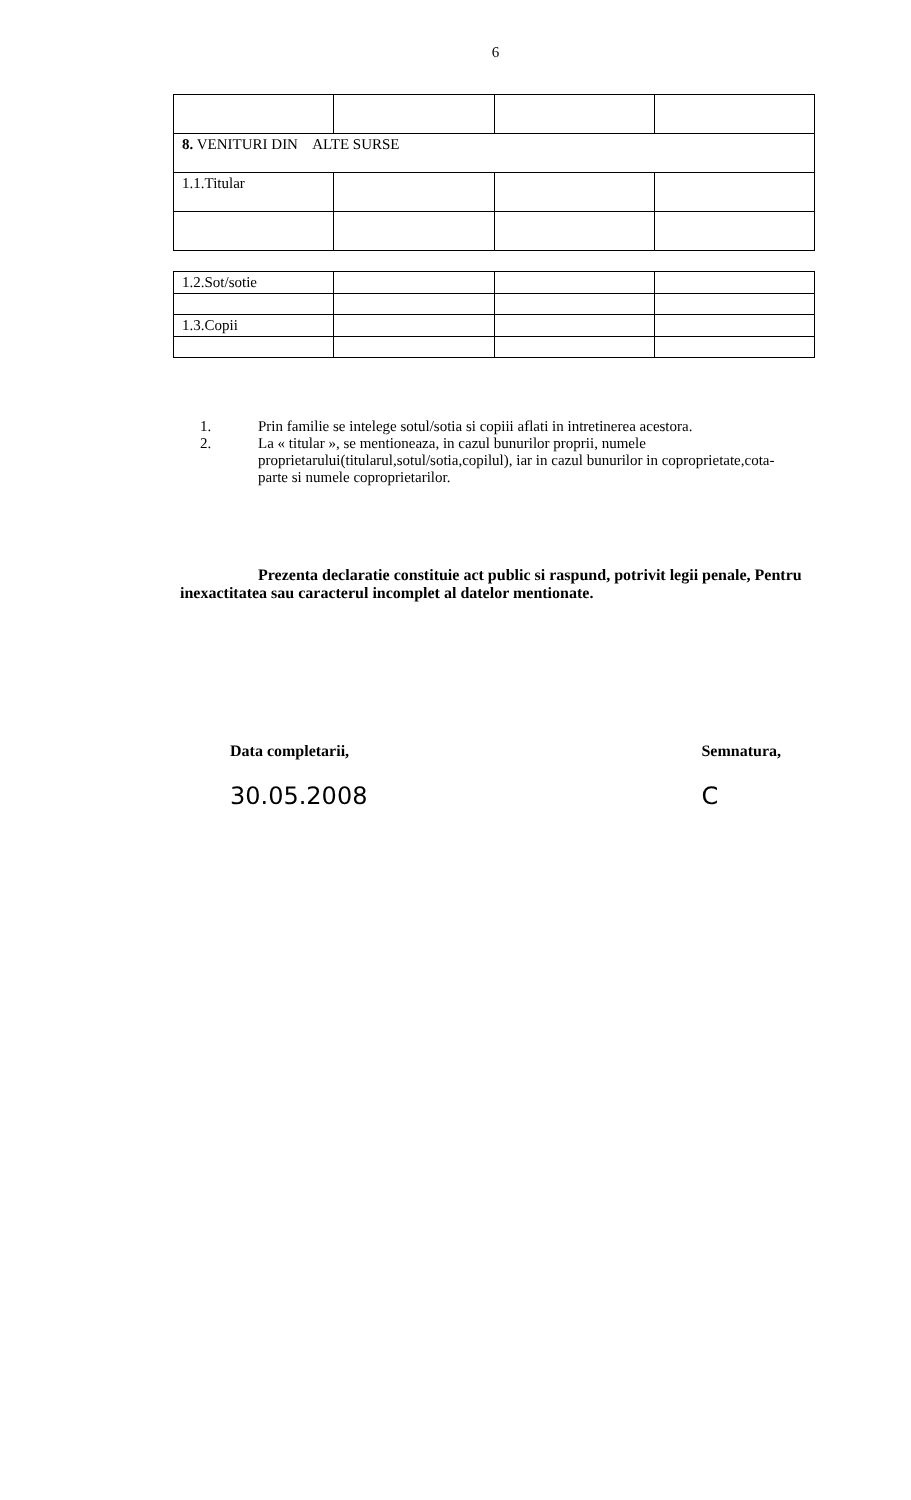6
| 8. VENITURI DIN ALTE SURSE | | | |
| 1.1.Titular | | | |
| 1.2.Sot/sotie | | | |
| 1.3.Copii | | | |
1. Prin familie se intelege sotul/sotia si copiii aflati in intretinerea acestora.
2. La « titular », se mentioneaza, in cazul bunurilor proprii, numele proprietarului(titularul,sotul/sotia,copilul), iar in cazul bunurilor in coproprietate,cota-parte si numele coproprietarilor.
Prezenta declaratie constituie act public si raspund, potrivit legii penale, Pentru inexactitatea sau caracterul incomplet al datelor mentionate.
Data completarii,
30.05.2008
Semnatura,
C